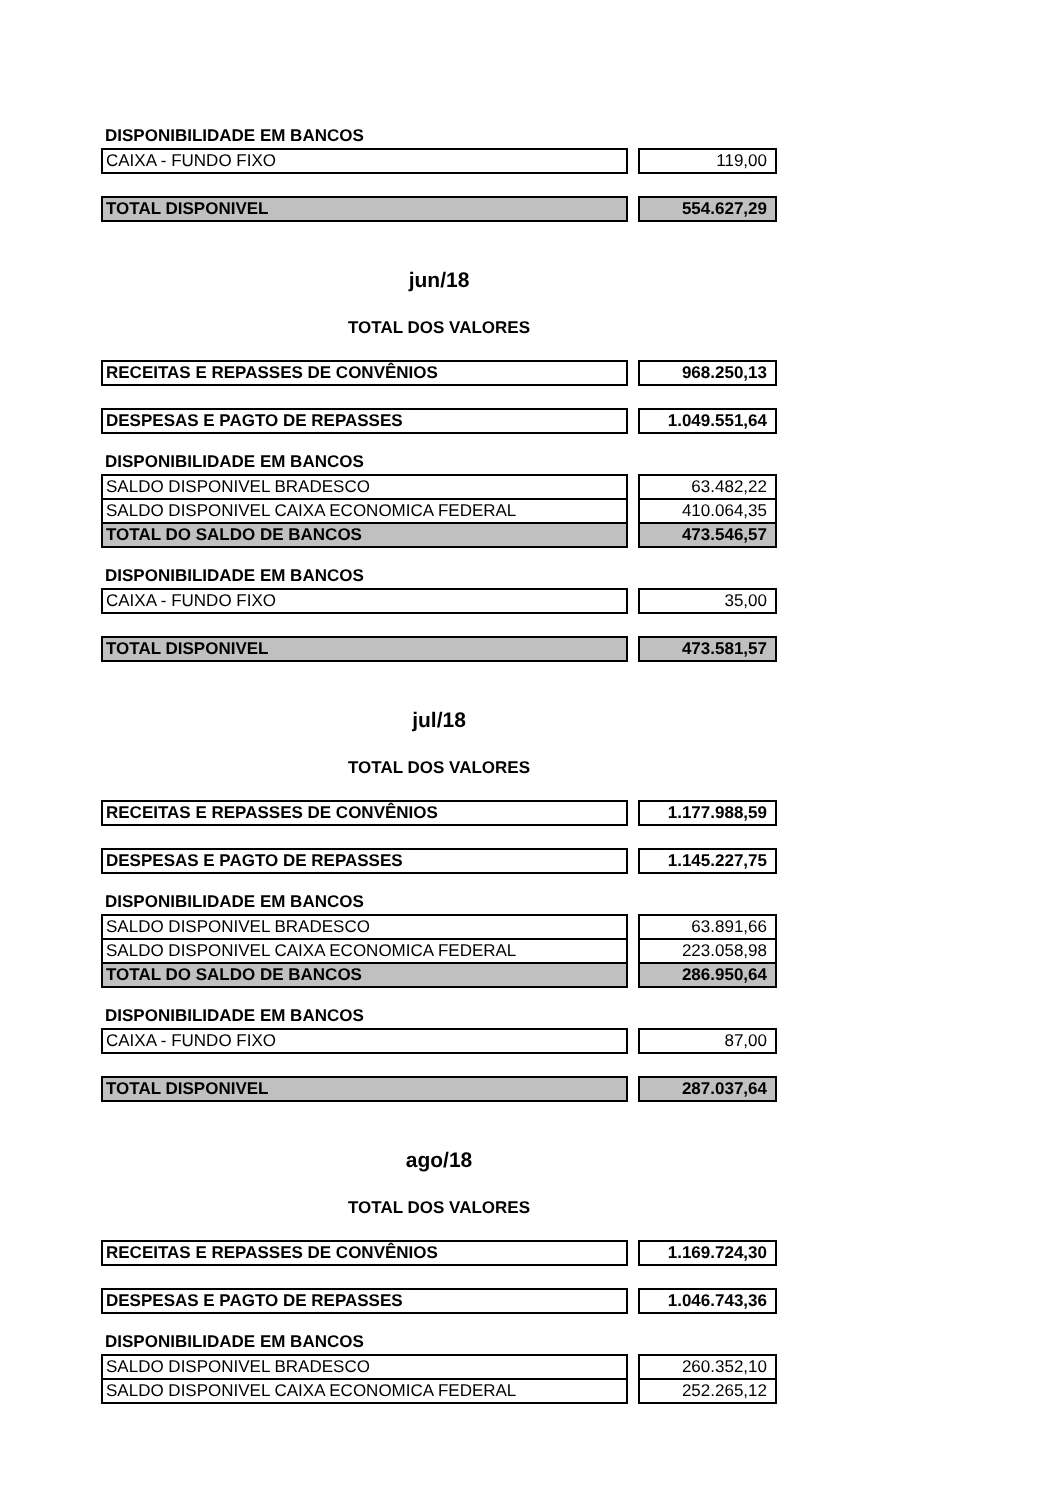DISPONIBILIDADE EM BANCOS
| CAIXA - FUNDO FIXO | | 119,00 |
| TOTAL DISPONIVEL | | 554.627,29 |
jun/18
TOTAL DOS VALORES
| RECEITAS E REPASSES DE CONVÊNIOS | | 968.250,13 |
| DESPESAS E PAGTO DE REPASSES | | 1.049.551,64 |
DISPONIBILIDADE EM BANCOS
| SALDO DISPONIVEL BRADESCO | | 63.482,22 |
| SALDO DISPONIVEL CAIXA ECONOMICA FEDERAL | | 410.064,35 |
| TOTAL DO SALDO DE BANCOS | | 473.546,57 |
DISPONIBILIDADE EM BANCOS
| CAIXA - FUNDO FIXO | | 35,00 |
| TOTAL DISPONIVEL | | 473.581,57 |
jul/18
TOTAL DOS VALORES
| RECEITAS E REPASSES DE CONVÊNIOS | | 1.177.988,59 |
| DESPESAS E PAGTO DE REPASSES | | 1.145.227,75 |
DISPONIBILIDADE EM BANCOS
| SALDO DISPONIVEL BRADESCO | | 63.891,66 |
| SALDO DISPONIVEL CAIXA ECONOMICA FEDERAL | | 223.058,98 |
| TOTAL DO SALDO DE BANCOS | | 286.950,64 |
DISPONIBILIDADE EM BANCOS
| CAIXA - FUNDO FIXO | | 87,00 |
| TOTAL DISPONIVEL | | 287.037,64 |
ago/18
TOTAL DOS VALORES
| RECEITAS E REPASSES DE CONVÊNIOS | | 1.169.724,30 |
| DESPESAS E PAGTO DE REPASSES | | 1.046.743,36 |
DISPONIBILIDADE EM BANCOS
| SALDO DISPONIVEL BRADESCO | | 260.352,10 |
| SALDO DISPONIVEL CAIXA ECONOMICA FEDERAL | | 252.265,12 |